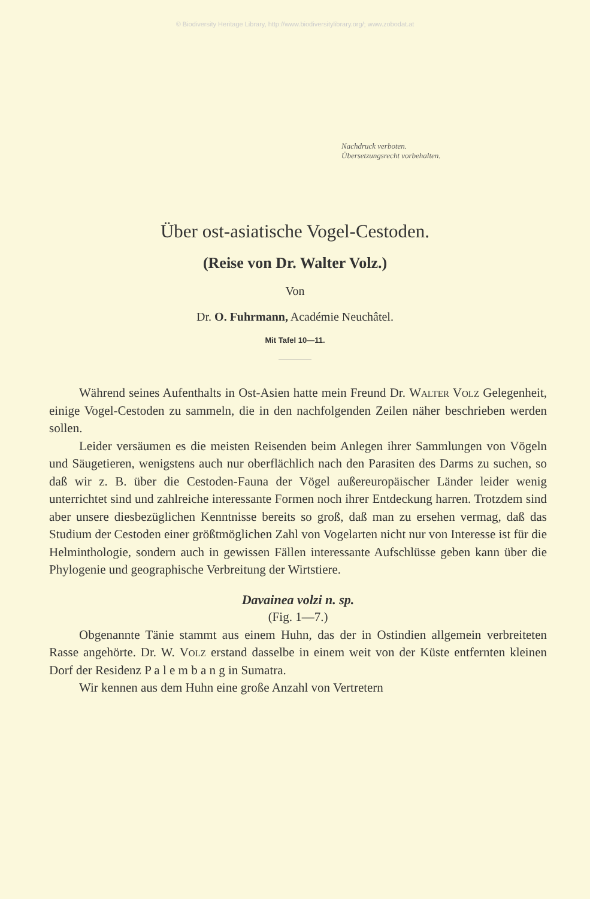© Biodiversity Heritage Library, http://www.biodiversitylibrary.org/; www.zobodat.at
Nachdruck verboten.
Übersetzungsrecht vorbehalten.
Über ost-asiatische Vogel-Cestoden.
(Reise von Dr. Walter Volz.)
Von
Dr. O. Fuhrmann, Académie Neuchâtel.
Mit Tafel 10—11.
Während seines Aufenthalts in Ost-Asien hatte mein Freund Dr. Walter Volz Gelegenheit, einige Vogel-Cestoden zu sammeln, die in den nachfolgenden Zeilen näher beschrieben werden sollen.
Leider versäumen es die meisten Reisenden beim Anlegen ihrer Sammlungen von Vögeln und Säugetieren, wenigstens auch nur oberflächlich nach den Parasiten des Darms zu suchen, so daß wir z. B. über die Cestoden-Fauna der Vögel außereuropäischer Länder leider wenig unterrichtet sind und zahlreiche interessante Formen noch ihrer Entdeckung harren. Trotzdem sind aber unsere diesbezüglichen Kenntnisse bereits so groß, daß man zu ersehen vermag, daß das Studium der Cestoden einer größtmöglichen Zahl von Vogelarten nicht nur von Interesse ist für die Helminthologie, sondern auch in gewissen Fällen interessante Aufschlüsse geben kann über die Phylogenie und geographische Verbreitung der Wirtstiere.
Davainea volzi n. sp.
(Fig. 1—7.)
Obgenannte Tänie stammt aus einem Huhn, das der in Ostindien allgemein verbreiteten Rasse angehörte. Dr. W. Volz erstand dasselbe in einem weit von der Küste entfernten kleinen Dorf der Residenz P a l e m b a n g in Sumatra.
Wir kennen aus dem Huhn eine große Anzahl von Vertretern